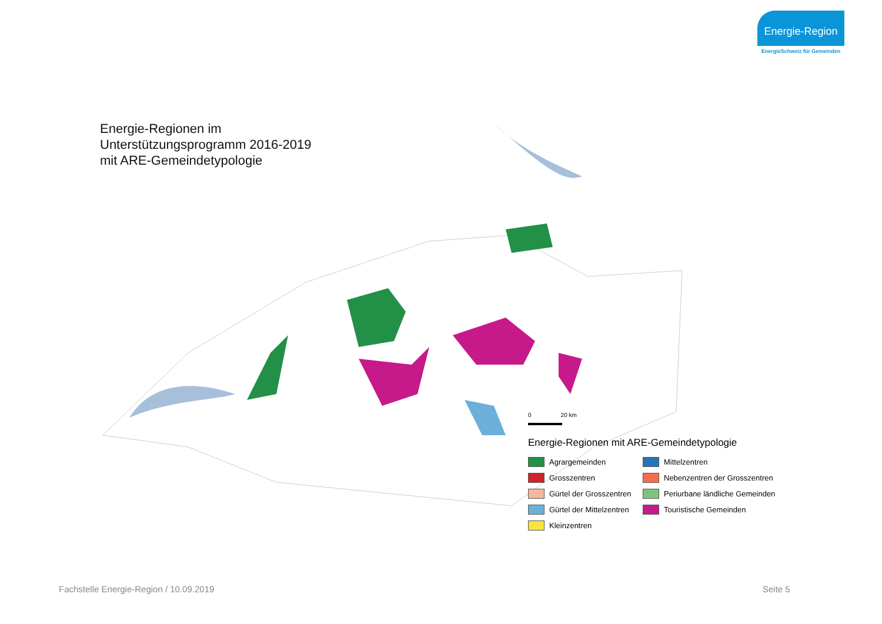Energie-Region
EnergieSchweiz für Gemeinden
Energie-Regionen im
Unterstützungsprogramm 2016-2019
mit ARE-Gemeindetypologie
0 20 km
Energie-Regionen mit ARE-Gemeindetypologie
Agrargemeinden
Mittelzentren
Grosszentren
Nebenzentren der Grosszentren
Gürtel der Grosszentren
Periurbane ländliche Gemeinden
Gürtel der Mittelzentren
Touristische Gemeinden
Kleinzentren
Fachstelle Energie-Region / 10.09.2019
Seite 5